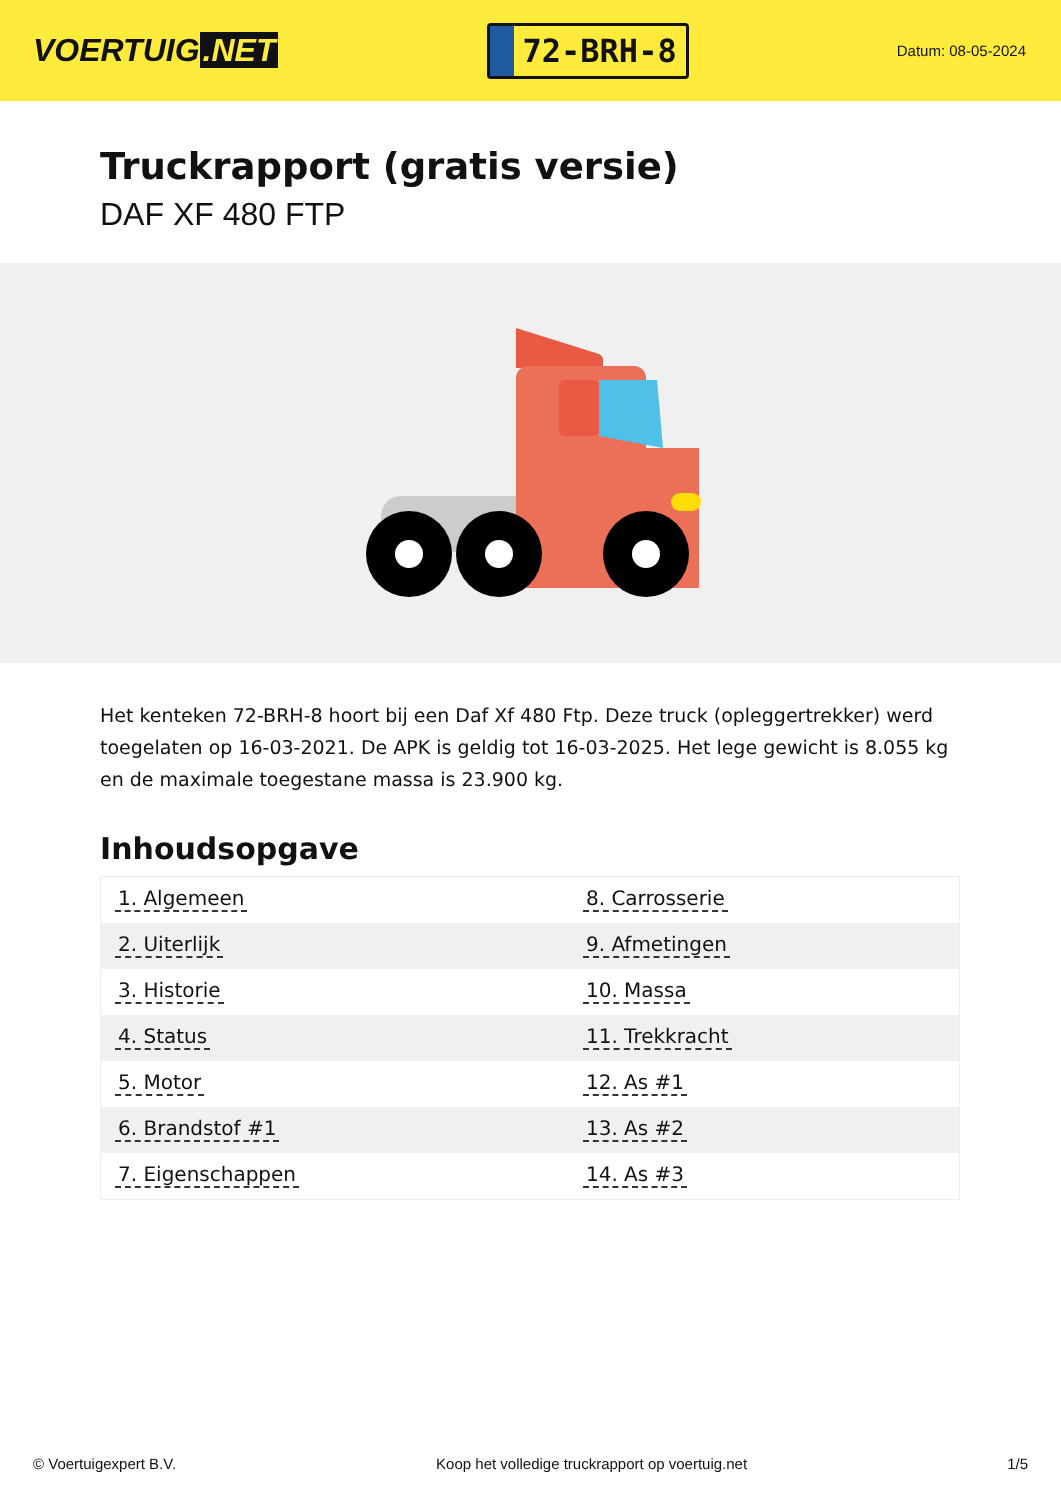VOERTUIG.NET
72-BRH-8
Datum: 08-05-2024
Truckrapport (gratis versie)
DAF XF 480 FTP
Het kenteken 72-BRH-8 hoort bij een Daf Xf 480 Ftp. Deze truck (opleggertrekker) werd toegelaten op 16-03-2021. De APK is geldig tot 16-03-2025. Het lege gewicht is 8.055 kg en de maximale toegestane massa is 23.900 kg.
Inhoudsopgave
| 1. Algemeen | 8. Carrosserie |
| 2. Uiterlijk | 9. Afmetingen |
| 3. Historie | 10. Massa |
| 4. Status | 11. Trekkracht |
| 5. Motor | 12. As #1 |
| 6. Brandstof #1 | 13. As #2 |
| 7. Eigenschappen | 14. As #3 |
© Voertuigexpert B.V. Koop het volledige truckrapport op voertuig.net
1/5